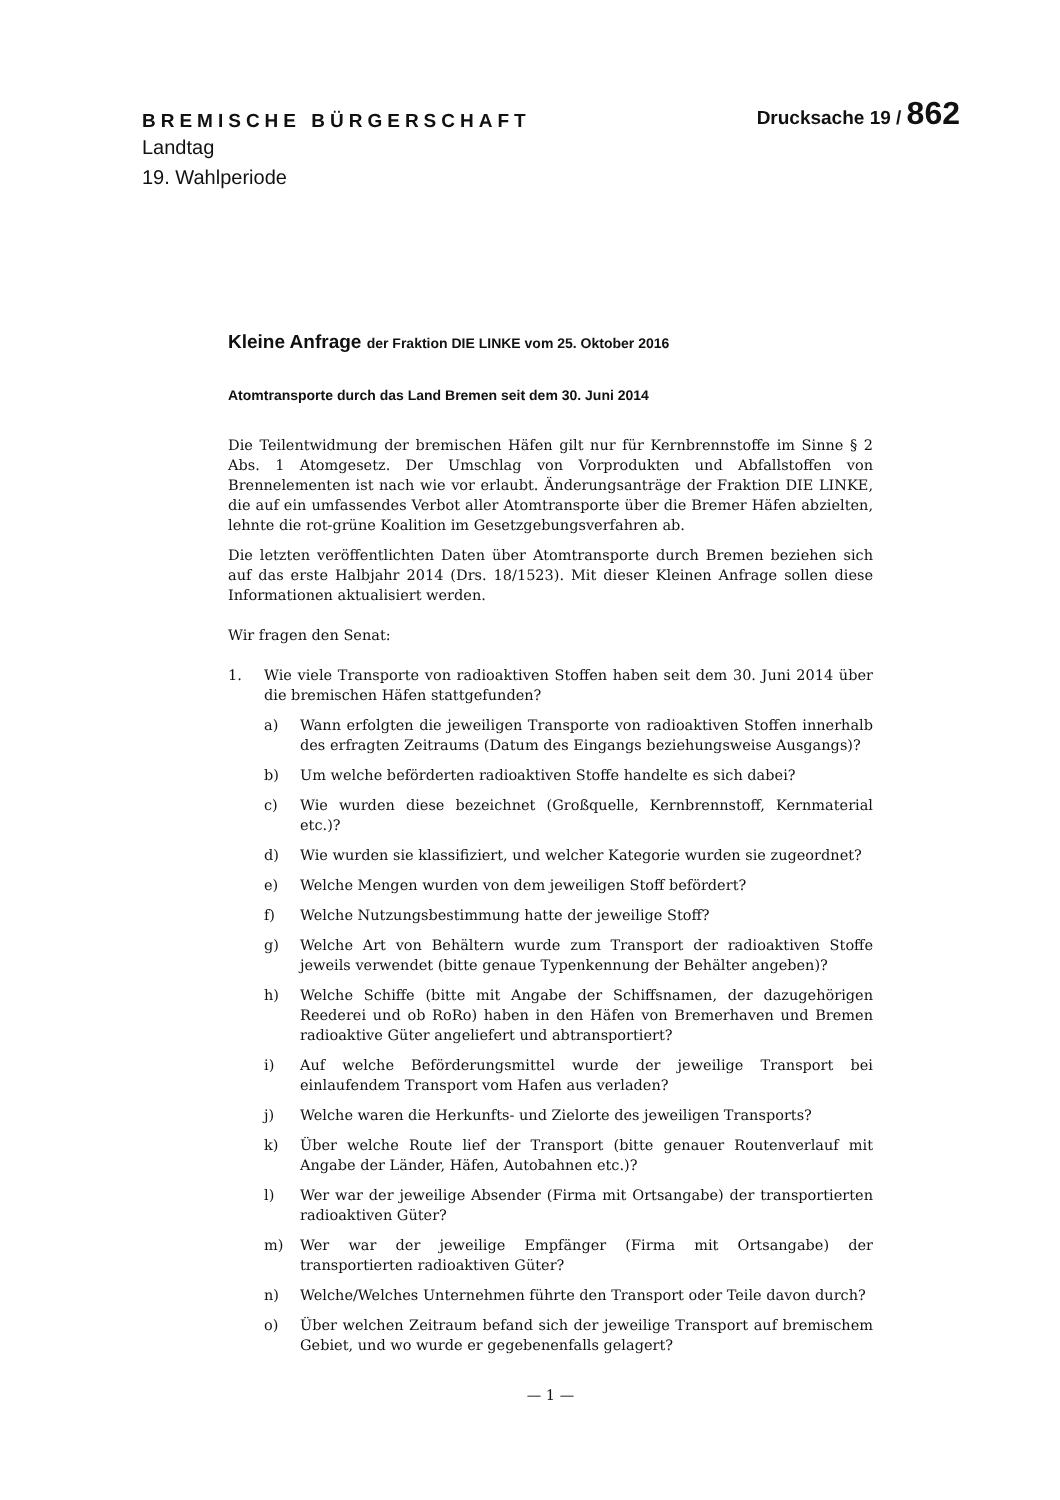BREMISCHE BÜRGERSCHAFT
Drucksache 19 / 862
Landtag
19. Wahlperiode
Kleine Anfrage der Fraktion DIE LINKE vom 25. Oktober 2016
Atomtransporte durch das Land Bremen seit dem 30. Juni 2014
Die Teilentwidmung der bremischen Häfen gilt nur für Kernbrennstoffe im Sinne § 2 Abs. 1 Atomgesetz. Der Umschlag von Vorprodukten und Abfallstoffen von Brennelementen ist nach wie vor erlaubt. Änderungsanträge der Fraktion DIE LINKE, die auf ein umfassendes Verbot aller Atomtransporte über die Bremer Häfen abzielten, lehnte die rot-grüne Koalition im Gesetzgebungsverfahren ab.
Die letzten veröffentlichten Daten über Atomtransporte durch Bremen beziehen sich auf das erste Halbjahr 2014 (Drs. 18/1523). Mit dieser Kleinen Anfrage sollen diese Informationen aktualisiert werden.
Wir fragen den Senat:
1. Wie viele Transporte von radioaktiven Stoffen haben seit dem 30. Juni 2014 über die bremischen Häfen stattgefunden?
a) Wann erfolgten die jeweiligen Transporte von radioaktiven Stoffen innerhalb des erfragten Zeitraums (Datum des Eingangs beziehungsweise Ausgangs)?
b) Um welche beförderten radioaktiven Stoffe handelte es sich dabei?
c) Wie wurden diese bezeichnet (Großquelle, Kernbrennstoff, Kernmaterial etc.)?
d) Wie wurden sie klassifiziert, und welcher Kategorie wurden sie zugeordnet?
e) Welche Mengen wurden von dem jeweiligen Stoff befördert?
f) Welche Nutzungsbestimmung hatte der jeweilige Stoff?
g) Welche Art von Behältern wurde zum Transport der radioaktiven Stoffe jeweils verwendet (bitte genaue Typenkennung der Behälter angeben)?
h) Welche Schiffe (bitte mit Angabe der Schiffsnamen, der dazugehörigen Reederei und ob RoRo) haben in den Häfen von Bremerhaven und Bremen radioaktive Güter angeliefert und abtransportiert?
i) Auf welche Beförderungsmittel wurde der jeweilige Transport bei einlaufendem Transport vom Hafen aus verladen?
j) Welche waren die Herkunfts- und Zielorte des jeweiligen Transports?
k) Über welche Route lief der Transport (bitte genauer Routenverlauf mit Angabe der Länder, Häfen, Autobahnen etc.)?
l) Wer war der jeweilige Absender (Firma mit Ortsangabe) der transportierten radioaktiven Güter?
m) Wer war der jeweilige Empfänger (Firma mit Ortsangabe) der transportierten radioaktiven Güter?
n) Welche/Welches Unternehmen führte den Transport oder Teile davon durch?
o) Über welchen Zeitraum befand sich der jeweilige Transport auf bremischem Gebiet, und wo wurde er gegebenenfalls gelagert?
— 1 —